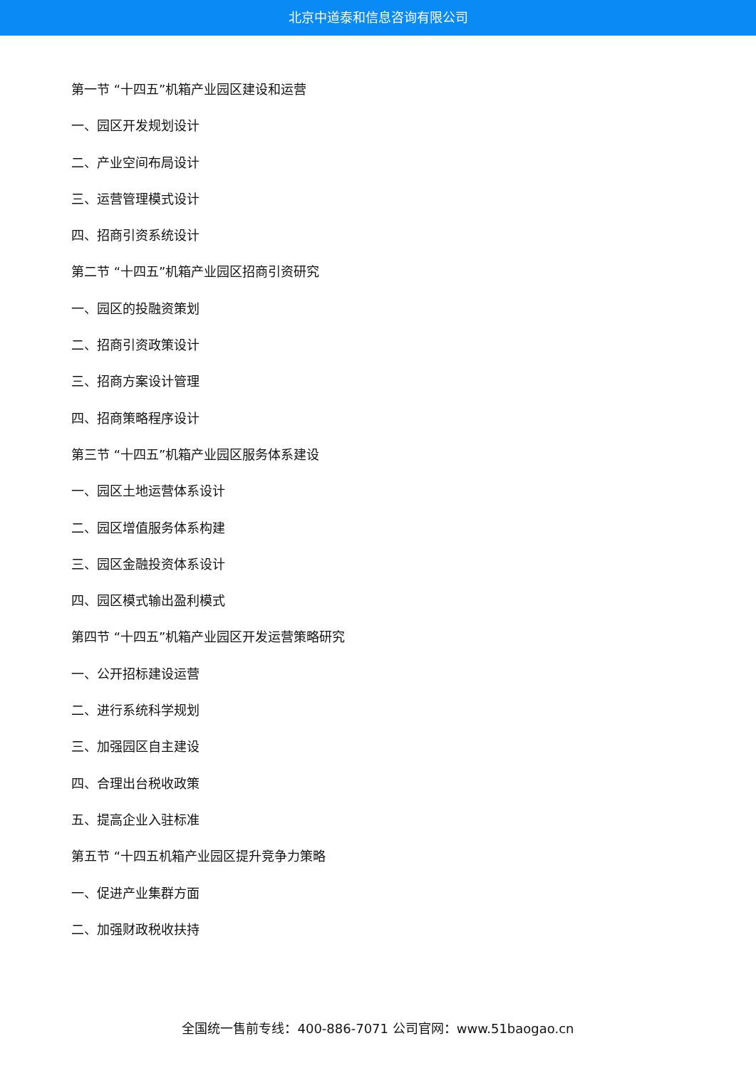北京中道泰和信息咨询有限公司
第一节 “十四五”机箱产业园区建设和运营
一、园区开发规划设计
二、产业空间布局设计
三、运营管理模式设计
四、招商引资系统设计
第二节 “十四五”机箱产业园区招商引资研究
一、园区的投融资策划
二、招商引资政策设计
三、招商方案设计管理
四、招商策略程序设计
第三节 “十四五”机箱产业园区服务体系建设
一、园区土地运营体系设计
二、园区增值服务体系构建
三、园区金融投资体系设计
四、园区模式输出盈利模式
第四节 “十四五”机箱产业园区开发运营策略研究
一、公开招标建设运营
二、进行系统科学规划
三、加强园区自主建设
四、合理出台税收政策
五、提高企业入驻标准
第五节 “十四五机箱产业园区提升竞争力策略
一、促进产业集群方面
二、加强财政税收扶持
全国统一售前专线：400-886-7071 公司官网：www.51baogao.cn